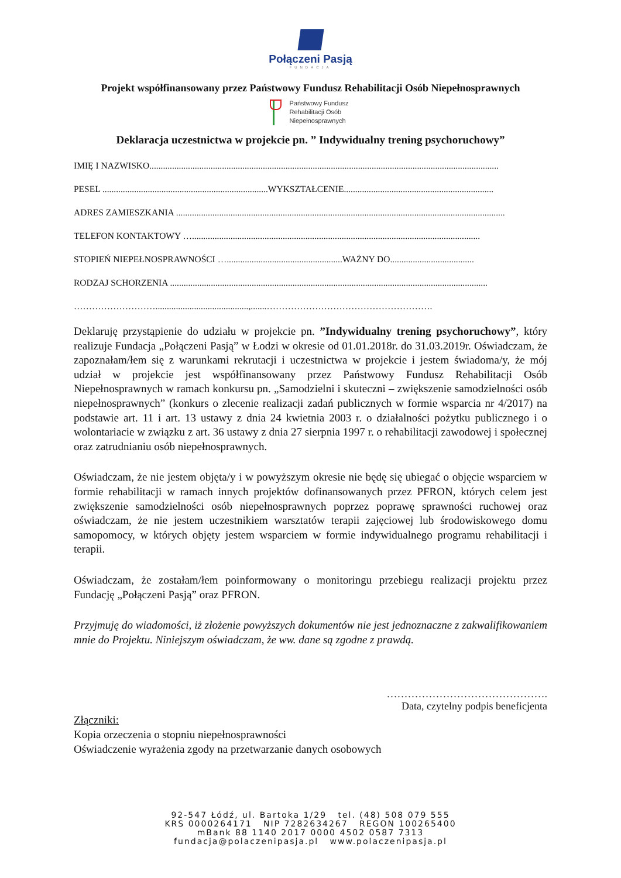Połączeni Pasją
FUNDACJA
Projekt współfinansowany przez Państwowy Fundusz Rehabilitacji Osób Niepełnosprawnych
Państwowy Fundusz
Rehabilitacji Osób
Niepełnosprawnych
Deklaracja uczestnictwa w projekcie pn. ” Indywidualny trening psychoruchowy”
IMIĘ I NAZWISKO..........................................................................................................................................................
PESEL .........................................................................WYKSZTAŁCENIE..................................................................
ADRES ZAMIESZKANIA .................................................................................................................................................
TELEFON KONTAKTOWY …...............................................................................................................................
STOPIEŃ NIEPEŁNOSPRAWNOŚCI …...................................................WAŻNY DO.....................................
RODZAJ SCHORZENIA ............................................................................................................................................
……………………….........................................,.......……………………………………………….
Deklaruję przystąpienie do udziału w projekcie pn. ”Indywidualny trening psychoruchowy”, który realizuje Fundacja „Połączeni Pasją” w Łodzi w okresie od 01.01.2018r. do 31.03.2019r. Oświadczam, że zapoznałam/łem się z warunkami rekrutacji i uczestnictwa w projekcie i jestem świadoma/y, że mój udział w projekcie jest współfinansowany przez Państwowy Fundusz Rehabilitacji Osób Niepełnosprawnych w ramach konkursu pn. „Samodzielni i skuteczni – zwiększenie samodzielności osób niepełnosprawnych” (konkurs o zlecenie realizacji zadań publicznych w formie wsparcia nr 4/2017) na podstawie art. 11 i art. 13 ustawy z dnia 24 kwietnia 2003 r. o działalności pożytku publicznego i o wolontariacie w związku z art. 36 ustawy z dnia 27 sierpnia 1997 r. o rehabilitacji zawodowej i społecznej oraz zatrudnianiu osób niepełnosprawnych.
Oświadczam, że nie jestem objęta/y i w powyższym okresie nie będę się ubiegać o objęcie wsparciem w formie rehabilitacji w ramach innych projektów dofinansowanych przez PFRON, których celem jest zwiększenie samodzielności osób niepełnosprawnych poprzez poprawę sprawności ruchowej oraz oświadczam, że nie jestem uczestnikiem warsztatów terapii zajęciowej lub środowiskowego domu samopomocy, w których objęty jestem wsparciem w formie indywidualnego programu rehabilitacji i terapii.
Oświadczam, że zostałam/łem poinformowany o monitoringu przebiegu realizacji projektu przez Fundację „Połączeni Pasją” oraz PFRON.
Przyjmuję do wiadomości, iż złożenie powyższych dokumentów nie jest jednoznaczne z zakwalifikowaniem mnie do Projektu. Niniejszym oświadczam, że ww. dane są zgodne z prawdą.
……………………………………….
Data, czytelny podpis beneficjenta
Złączniki:
Kopia orzeczenia o stopniu niepełnosprawności
Oświadczenie wyrażenia zgody na przetwarzanie danych osobowych
92-547 Łódź, ul. Bartoka 1/29 tel. (48) 508 079 555
KRS 0000264171 NIP 7282634267 REGON 100265400
mBank 88 1140 2017 0000 4502 0587 7313
fundacja@polaczenipasja.pl www.polaczenipasja.pl